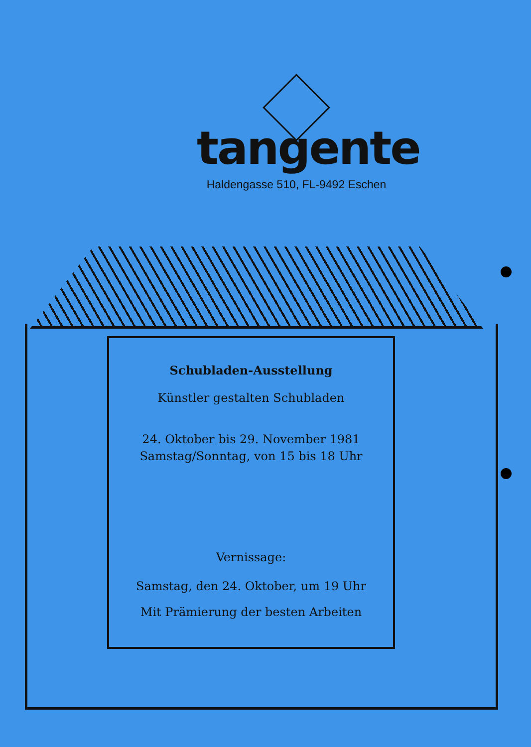tangente
Haldengasse 510, FL-9492 Eschen
Schubladen-Ausstellung
Künstler gestalten Schubladen
24. Oktober bis 29. November 1981
Samstag/Sonntag, von 15 bis 18 Uhr
Vernissage:
Samstag, den 24. Oktober, um 19 Uhr
Mit Prämierung der besten Arbeiten